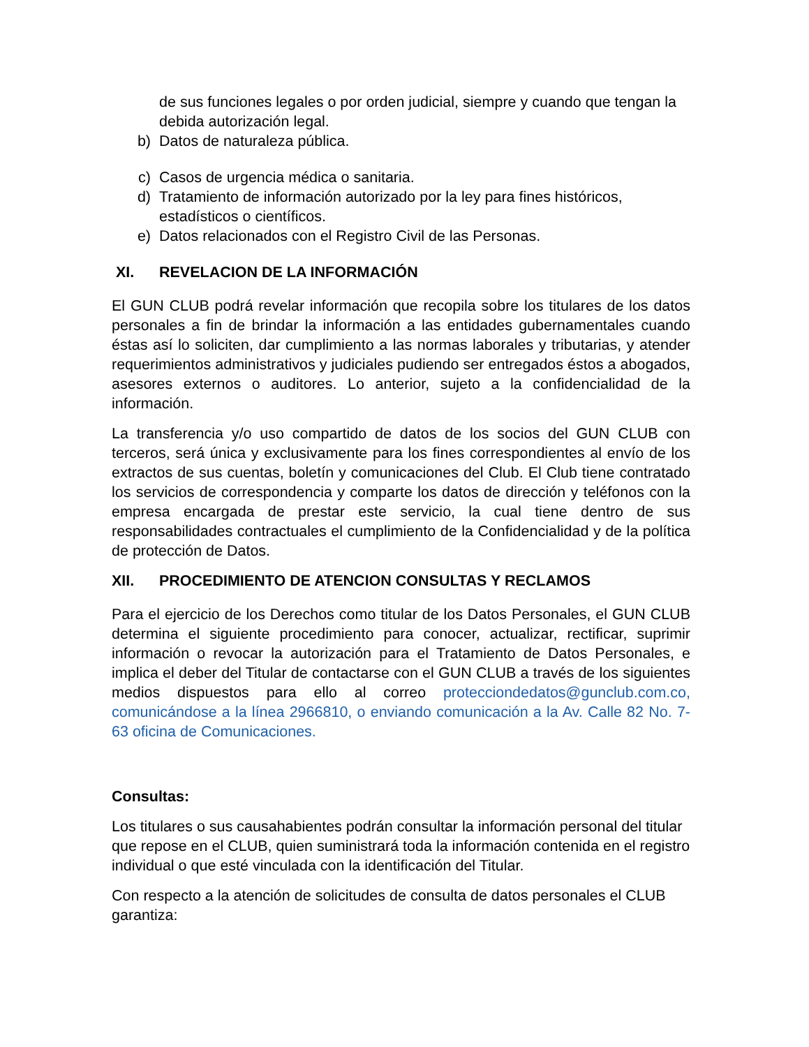de sus funciones legales o por orden judicial, siempre y cuando que tengan la debida autorización legal.
b) Datos de naturaleza pública.
c) Casos de urgencia médica o sanitaria.
d) Tratamiento de información autorizado por la ley para fines históricos, estadísticos o científicos.
e) Datos relacionados con el Registro Civil de las Personas.
XI. REVELACION DE LA INFORMACIÓN
El GUN CLUB podrá revelar información que recopila sobre los titulares de los datos personales a fin de brindar la información a las entidades gubernamentales cuando éstas así lo soliciten, dar cumplimiento a las normas laborales y tributarias, y atender requerimientos administrativos y judiciales pudiendo ser entregados éstos a abogados, asesores externos o auditores. Lo anterior, sujeto a la confidencialidad de la información.
La transferencia y/o uso compartido de datos de los socios del GUN CLUB con terceros, será única y exclusivamente para los fines correspondientes al envío de los extractos de sus cuentas, boletín y comunicaciones del Club. El Club tiene contratado los servicios de correspondencia y comparte los datos de dirección y teléfonos con la empresa encargada de prestar este servicio, la cual tiene dentro de sus responsabilidades contractuales el cumplimiento de la Confidencialidad y de la política de protección de Datos.
XII. PROCEDIMIENTO DE ATENCION CONSULTAS Y RECLAMOS
Para el ejercicio de los Derechos como titular de los Datos Personales, el GUN CLUB determina el siguiente procedimiento para conocer, actualizar, rectificar, suprimir información o revocar la autorización para el Tratamiento de Datos Personales, e implica el deber del Titular de contactarse con el GUN CLUB a través de los siguientes medios dispuestos para ello al correo protecciondedatos@gunclub.com.co, comunicándose a la línea 2966810, o enviando comunicación a la Av. Calle 82 No. 7-63 oficina de Comunicaciones.
Consultas:
Los titulares o sus causahabientes podrán consultar la información personal del titular que repose en el CLUB, quien suministrará toda la información contenida en el registro individual o que esté vinculada con la identificación del Titular.
Con respecto a la atención de solicitudes de consulta de datos personales el CLUB garantiza: